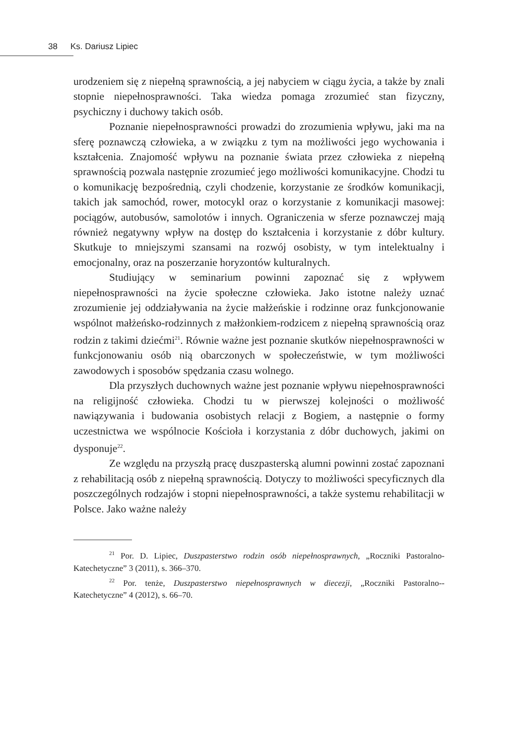38 Ks. Dariusz Lipiec
urodzeniem się z niepełną sprawnością, a jej nabyciem w ciągu życia, a także by znali stopnie niepełnosprawności. Taka wiedza pomaga zrozumieć stan fizyczny, psychiczny i duchowy takich osób.
Poznanie niepełnosprawności prowadzi do zrozumienia wpływu, jaki ma na sferę poznawczą człowieka, a w związku z tym na możliwości jego wychowania i kształcenia. Znajomość wpływu na poznanie świata przez człowieka z niepełną sprawnością pozwala następnie zrozumieć jego możliwości komunikacyjne. Chodzi tu o komunikację bezpośrednią, czyli chodzenie, korzystanie ze środków komunikacji, takich jak samochód, rower, motocykl oraz o korzystanie z komunikacji masowej: pociągów, autobusów, samolotów i innych. Ograniczenia w sferze poznawczej mają również negatywny wpływ na dostęp do kształcenia i korzystanie z dóbr kultury. Skutkuje to mniejszymi szansami na rozwój osobisty, w tym intelektualny i emocjonalny, oraz na poszerzanie horyzontów kulturalnych.
Studiujący w seminarium powinni zapoznać się z wpływem niepełnosprawności na życie społeczne człowieka. Jako istotne należy uznać zrozumienie jej oddziaływania na życie małżeńskie i rodzinne oraz funkcjonowanie wspólnot małżeńsko-rodzinnych z małżonkiem-rodzicem z niepełną sprawnością oraz rodzin z takimi dziećmi<sup>21</sup>. Równie ważne jest poznanie skutków niepełnosprawności w funkcjonowaniu osób nią obarczonych w społeczeństwie, w tym możliwości zawodowych i sposobów spędzania czasu wolnego.
Dla przyszłych duchownych ważne jest poznanie wpływu niepełnosprawności na religijność człowieka. Chodzi tu w pierwszej kolejności o możliwość nawiązywania i budowania osobistych relacji z Bogiem, a następnie o formy uczestnictwa we wspólnocie Kościoła i korzystania z dóbr duchowych, jakimi on dysponuje<sup>22</sup>.
Ze względu na przyszłą pracę duszpasterską alumni powinni zostać zapoznani z rehabilitacją osób z niepełną sprawnością. Dotyczy to możliwości specyficznych dla poszczególnych rodzajów i stopni niepełnosprawności, a także systemu rehabilitacji w Polsce. Jako ważne należy
<sup>21</sup> Por. D. Lipiec, Duszpasterstwo rodzin osób niepełnosprawnych, „Roczniki Pastoralno-Katechetyczne” 3 (2011), s. 366–370.
<sup>22</sup> Por. tenże, Duszpasterstwo niepełnosprawnych w diecezji, „Roczniki Pastoralno--Katechetyczne” 4 (2012), s. 66–70.